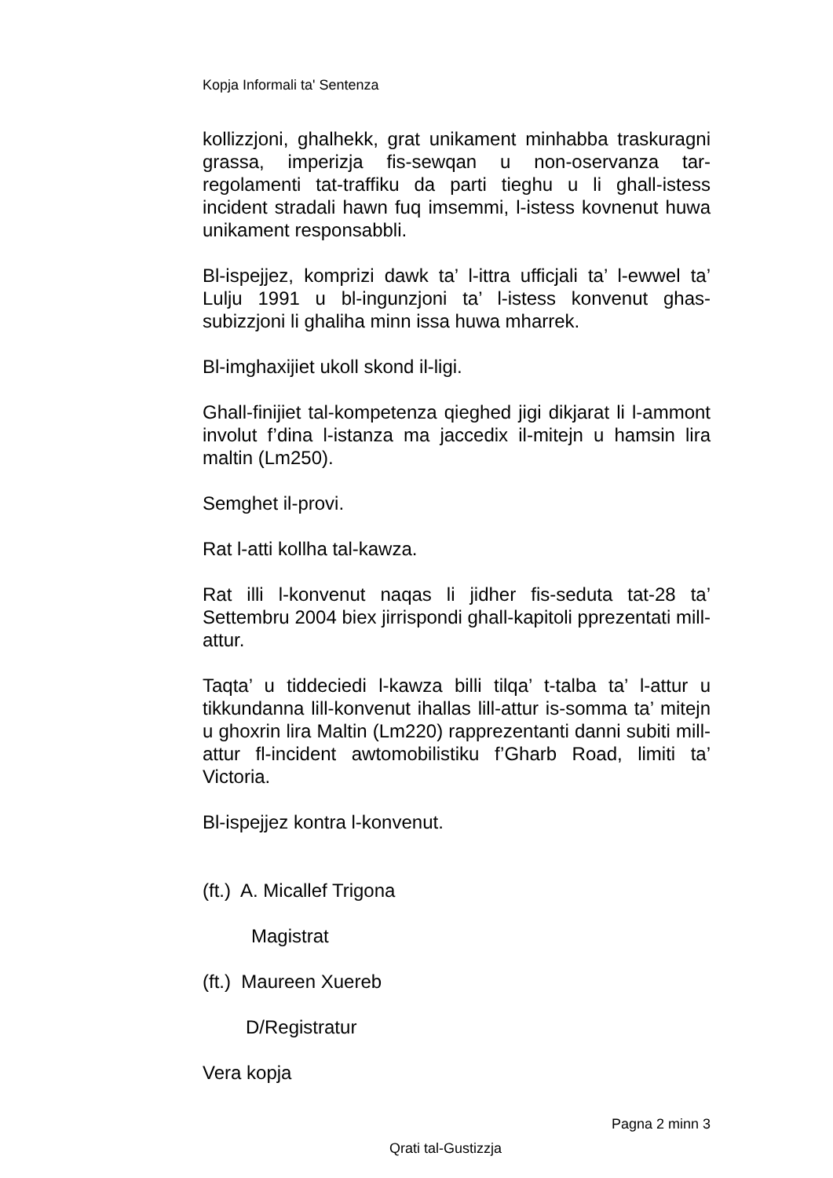Kopja Informali ta' Sentenza
kollizzjoni, ghalhekk, grat unikament minhabba traskuragni grassa, imperizja fis-sewqan u non-oservanza tar-regolamenti tat-traffiku da parti tieghu u li ghall-istess incident stradali hawn fuq imsemmi, l-istess kovnenut huwa unikament responsabbli.
Bl-ispejjez, komprizi dawk ta’ l-ittra ufficjali ta’ l-ewwel ta’ Lulju 1991 u bl-ingunzjoni ta’ l-istess konvenut ghas-subizzjoni li ghaliha minn issa huwa mharrek.
Bl-imghaxijiet ukoll skond il-ligi.
Ghall-finijiet tal-kompetenza qieghed jigi dikjarat li l-ammont involut f’dina l-istanza ma jaccedix il-mitejn u hamsin lira maltin (Lm250).
Semghet il-provi.
Rat l-atti kollha tal-kawza.
Rat illi l-konvenut naqas li jidher fis-seduta tat-28 ta’ Settembru 2004 biex jirrispondi ghall-kapitoli pprezentati mill-attur.
Taqta’ u tiddeciedi l-kawza billi tilqa’ t-talba ta’ l-attur u tikkundanna lill-konvenut ihallas lill-attur is-somma ta’ mitejn u ghoxrin lira Maltin (Lm220) rapprezentanti danni subiti mill-attur fl-incident awtomobilistiku f’Gharb Road, limiti ta’ Victoria.
Bl-ispejjez kontra l-konvenut.
(ft.) A. Micallef Trigona
Magistrat
(ft.) Maureen Xuereb
D/Registratur
Vera kopja
Pagna 2 minn 3
Qrati tal-Gustizzja